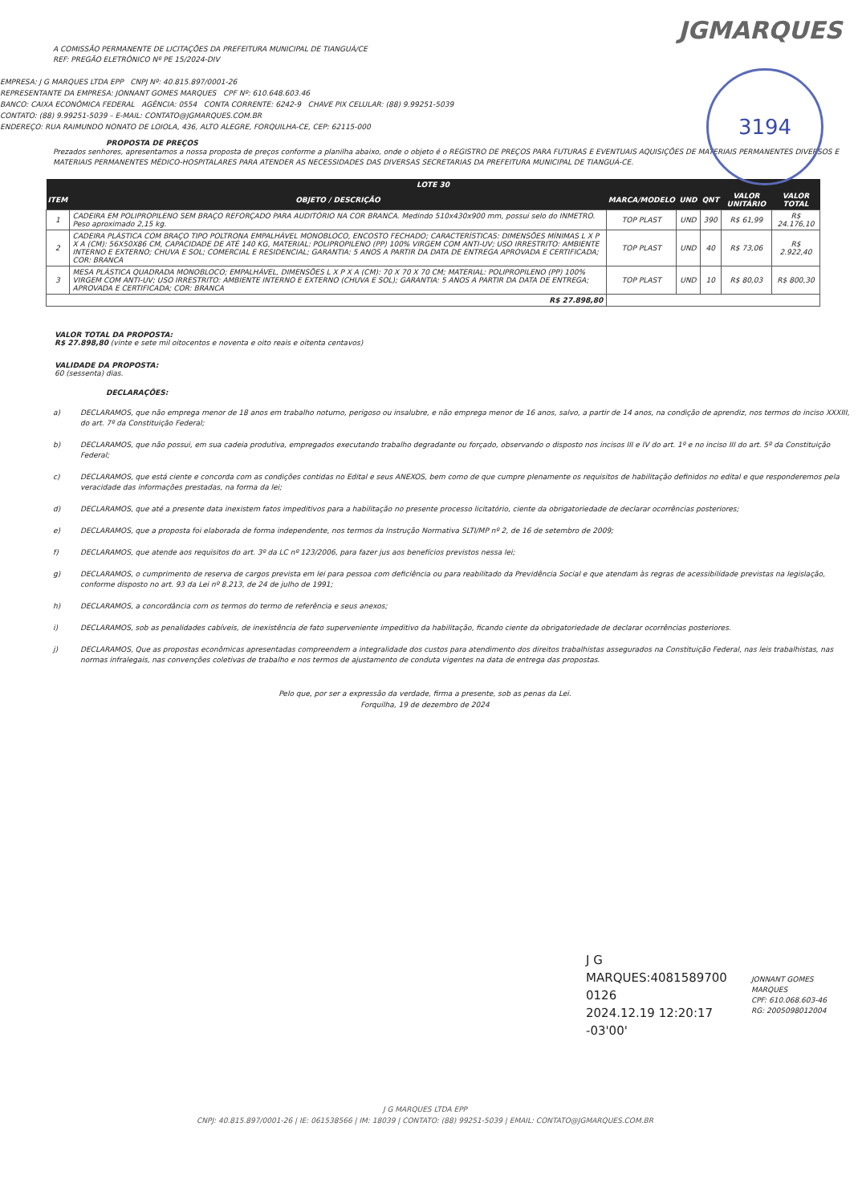JGMARQUES
3194
A COMISSÃO PERMANENTE DE LICITAÇÕES DA PREFEITURA MUNICIPAL DE TIANGUÁ/CE
REF: PREGÃO ELETRÔNICO Nº PE 15/2024-DIV
EMPRESA: J G MARQUES LTDA EPP CNPJ Nº: 40.815.897/0001-26
REPRESENTANTE DA EMPRESA: JONNANT GOMES MARQUES CPF Nº: 610.648.603.46
BANCO: CAIXA ECONÔMICA FEDERAL AGÊNCIA: 0554 CONTA CORRENTE: 6242-9 CHAVE PIX CELULAR: (88) 9.99251-5039
CONTATO: (88) 9.99251-5039 – E-MAIL: CONTATO@JGMARQUES.COM.BR
ENDEREÇO: RUA RAIMUNDO NONATO DE LOIOLA, 436, ALTO ALEGRE, FORQUILHA-CE, CEP: 62115-000
PROPOSTA DE PREÇOS
Prezados senhores, apresentamos a nossa proposta de preços conforme a planilha abaixo, onde o objeto é o REGISTRO DE PREÇOS PARA FUTURAS E EVENTUAIS AQUISIÇÕES DE MATERIAIS PERMANENTES DIVERSOS E MATERIAIS PERMANENTES MÉDICO-HOSPITALARES PARA ATENDER AS NECESSIDADES DAS DIVERSAS SECRETARIAS DA PREFEITURA MUNICIPAL DE TIANGUÁ-CE.
| LOTE 30 | | | | | | |
| --- | --- | --- | --- | --- | --- | --- |
| ITEM | OBJETO / DESCRIÇÃO | MARCA/MODELO | UND | QNT | VALOR UNITÁRIO | VALOR TOTAL |
| 1 | CADEIRA EM POLIPROPILENO SEM BRAÇO REFORÇADO PARA AUDITÓRIO NA COR BRANCA. Medindo 510x430x900 mm, possui selo do INMETRO. Peso aproximado 2,15 kg. | TOP PLAST | UND | 390 | R$ 61,99 | R$ 24.176,10 |
| 2 | CADEIRA PLÁSTICA COM BRAÇO TIPO POLTRONA EMPALHÁVEL MONOBLOCO, ENCOSTO FECHADO; CARACTERÍSTICAS: DIMENSÕES MÍNIMAS L X P X A (CM): 56X50X86 CM, CAPACIDADE DE ATÉ 140 KG, MATERIAL: POLIPROPILENO (PP) 100% VIRGEM COM ANTI-UV; USO IRRESTRITO: AMBIENTE INTERNO E EXTERNO; CHUVA E SOL; COMERCIAL E RESIDENCIAL; GARANTIA: 5 ANOS A PARTIR DA DATA DE ENTREGA APROVADA E CERTIFICADA; COR: BRANCA | TOP PLAST | UND | 40 | R$ 73,06 | R$ 2.922,40 |
| 3 | MESA PLÁSTICA QUADRADA MONOBLOCO; EMPALHÁVEL, DIMENSÕES L X P X A (CM): 70 X 70 X 70 CM; MATERIAL: POLIPROPILENO (PP) 100% VIRGEM COM ANTI-UV; USO IRRESTRITO: AMBIENTE INTERNO E EXTERNO (CHUVA E SOL); GARANTIA: 5 ANOS A PARTIR DA DATA DE ENTREGA; APROVADA E CERTIFICADA; COR: BRANCA | TOP PLAST | UND | 10 | R$ 80,03 | R$ 800,30 |
| R$ 27.898,80 | | | | | | |
VALOR TOTAL DA PROPOSTA:
R$ 27.898,80 (vinte e sete mil oitocentos e noventa e oito reais e oitenta centavos)
VALIDADE DA PROPOSTA:
60 (sessenta) dias.
DECLARAÇÕES:
a) DECLARAMOS, que não emprega menor de 18 anos em trabalho noturno, perigoso ou insalubre, e não emprega menor de 16 anos, salvo, a partir de 14 anos, na condição de aprendiz, nos termos do inciso XXXIII, do art. 7º da Constituição Federal;
b) DECLARAMOS, que não possui, em sua cadeia produtiva, empregados executando trabalho degradante ou forçado, observando o disposto nos incisos III e IV do art. 1º e no inciso III do art. 5º da Constituição Federal;
c) DECLARAMOS, que está ciente e concorda com as condições contidas no Edital e seus ANEXOS, bem como de que cumpre plenamente os requisitos de habilitação definidos no edital e que responderemos pela veracidade das informações prestadas, na forma da lei;
d) DECLARAMOS, que até a presente data inexistem fatos impeditivos para a habilitação no presente processo licitatório, ciente da obrigatoriedade de declarar ocorrências posteriores;
e) DECLARAMOS, que a proposta foi elaborada de forma independente, nos termos da Instrução Normativa SLTI/MP nº 2, de 16 de setembro de 2009;
f) DECLARAMOS, que atende aos requisitos do art. 3º da LC nº 123/2006, para fazer jus aos benefícios previstos nessa lei;
g) DECLARAMOS, o cumprimento de reserva de cargos prevista em lei para pessoa com deficiência ou para reabilitado da Previdência Social e que atendam às regras de acessibilidade previstas na legislação, conforme disposto no art. 93 da Lei nº 8.213, de 24 de julho de 1991;
h) DECLARAMOS, a concordância com os termos do termo de referência e seus anexos;
i) DECLARAMOS, sob as penalidades cabíveis, de inexistência de fato superveniente impeditivo da habilitação, ficando ciente da obrigatoriedade de declarar ocorrências posteriores.
j) DECLARAMOS, Que as propostas econômicas apresentadas compreendem a integralidade dos custos para atendimento dos direitos trabalhistas assegurados na Constituição Federal, nas leis trabalhistas, nas normas infralegais, nas convenções coletivas de trabalho e nos termos de ajustamento de conduta vigentes na data de entrega das propostas.
Pelo que, por ser a expressão da verdade, firma a presente, sob as penas da Lei.
Forquilha, 19 de dezembro de 2024
J G
MARQUES:4081589700
0126
2024.12.19 12:20:17
-03'00'
JONNANT GOMES MARQUES
CPF: 610.068.603-46
RG: 2005098012004
J G MARQUES LTDA EPP
CNPJ: 40.815.897/0001-26 | IE: 061538566 | IM: 18039 | CONTATO: (88) 99251-5039 | EMAIL: CONTATO@JGMARQUES.COM.BR